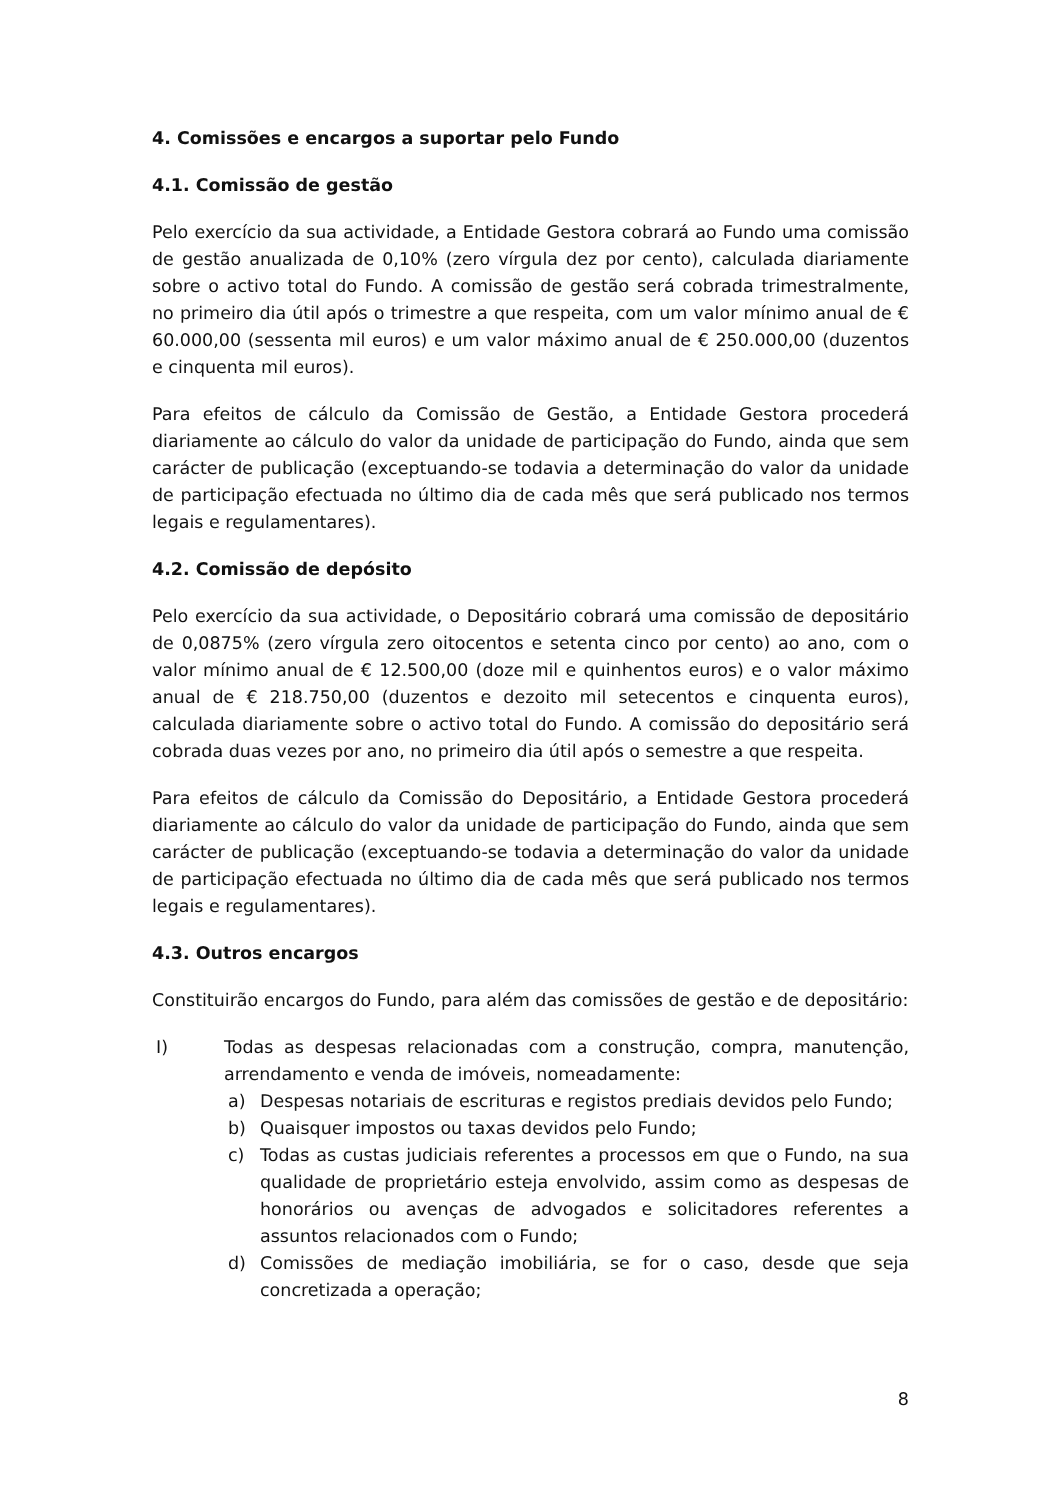4. Comissões e encargos a suportar pelo Fundo
4.1. Comissão de gestão
Pelo exercício da sua actividade, a Entidade Gestora cobrará ao Fundo uma comissão de gestão anualizada de 0,10% (zero vírgula dez por cento), calculada diariamente sobre o activo total do Fundo. A comissão de gestão será cobrada trimestralmente, no primeiro dia útil após o trimestre a que respeita, com um valor mínimo anual de € 60.000,00 (sessenta mil euros) e um valor máximo anual de € 250.000,00 (duzentos e cinquenta mil euros).
Para efeitos de cálculo da Comissão de Gestão, a Entidade Gestora procederá diariamente ao cálculo do valor da unidade de participação do Fundo, ainda que sem carácter de publicação (exceptuando-se todavia a determinação do valor da unidade de participação efectuada no último dia de cada mês que será publicado nos termos legais e regulamentares).
4.2. Comissão de depósito
Pelo exercício da sua actividade, o Depositário cobrará uma comissão de depositário de 0,0875% (zero vírgula zero oitocentos e setenta cinco por cento) ao ano, com o valor mínimo anual de € 12.500,00 (doze mil e quinhentos euros) e o valor máximo anual de € 218.750,00 (duzentos e dezoito mil setecentos e cinquenta euros), calculada diariamente sobre o activo total do Fundo. A comissão do depositário será cobrada duas vezes por ano, no primeiro dia útil após o semestre a que respeita.
Para efeitos de cálculo da Comissão do Depositário, a Entidade Gestora procederá diariamente ao cálculo do valor da unidade de participação do Fundo, ainda que sem carácter de publicação (exceptuando-se todavia a determinação do valor da unidade de participação efectuada no último dia de cada mês que será publicado nos termos legais e regulamentares).
4.3. Outros encargos
Constituirão encargos do Fundo, para além das comissões de gestão e de depositário:
I) Todas as despesas relacionadas com a construção, compra, manutenção, arrendamento e venda de imóveis, nomeadamente:
a) Despesas notariais de escrituras e registos prediais devidos pelo Fundo;
b) Quaisquer impostos ou taxas devidos pelo Fundo;
c) Todas as custas judiciais referentes a processos em que o Fundo, na sua qualidade de proprietário esteja envolvido, assim como as despesas de honorários ou avenças de advogados e solicitadores referentes a assuntos relacionados com o Fundo;
d) Comissões de mediação imobiliária, se for o caso, desde que seja concretizada a operação;
8